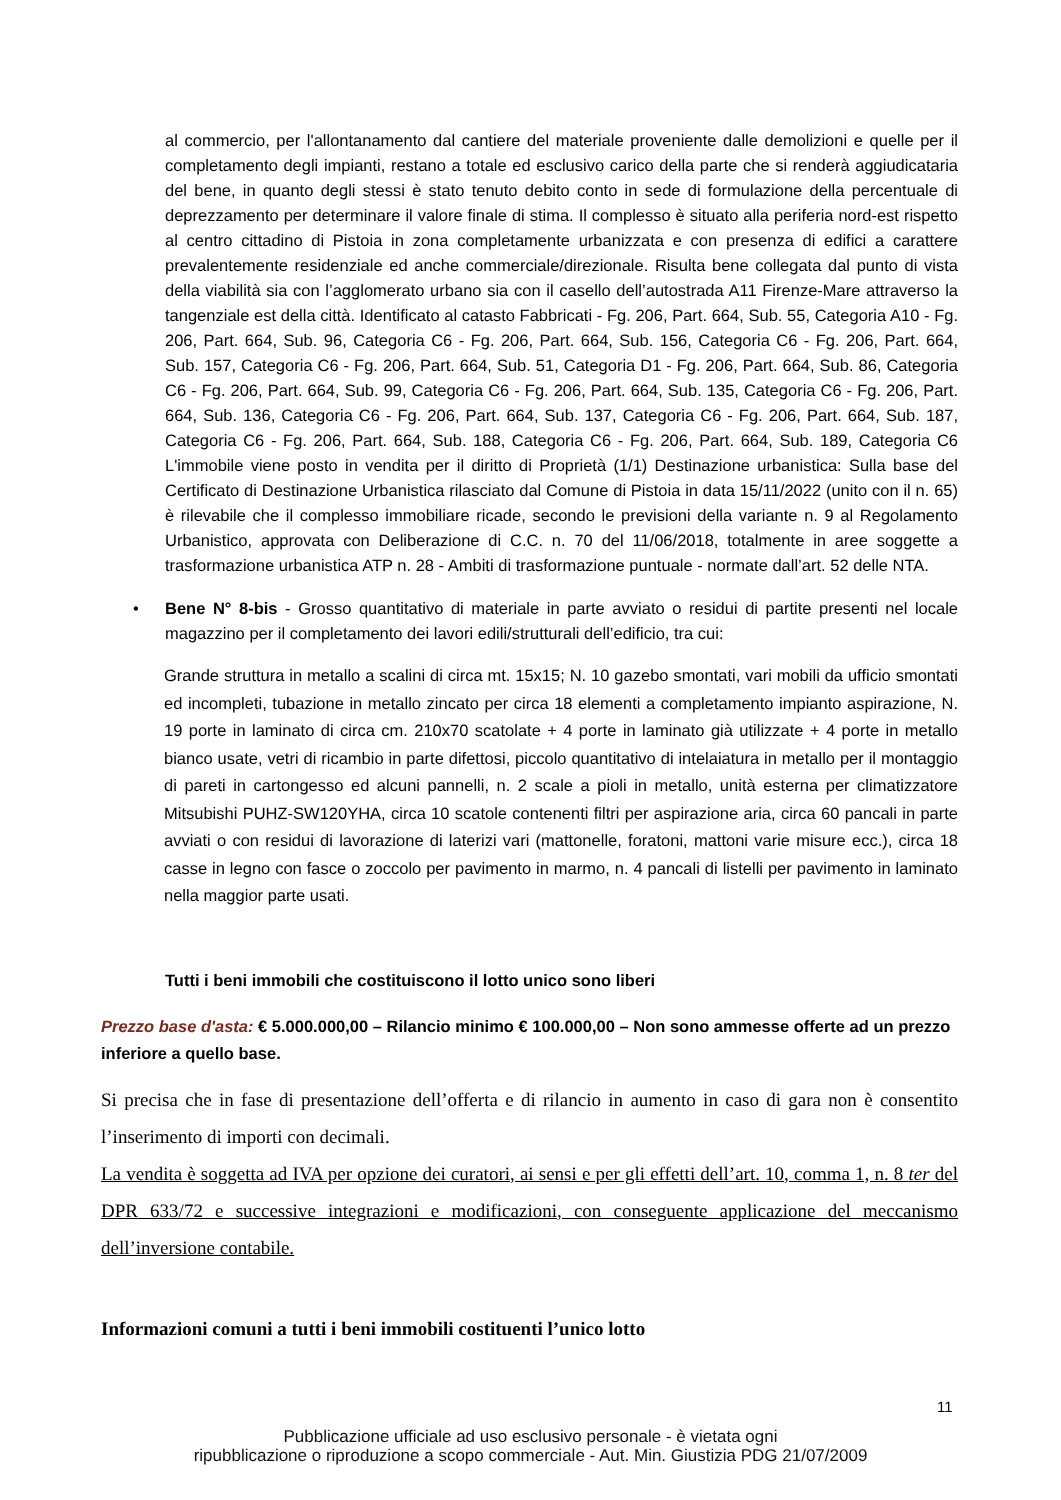al commercio, per l'allontanamento dal cantiere del materiale proveniente dalle demolizioni e quelle per il completamento degli impianti, restano a totale ed esclusivo carico della parte che si renderà aggiudicataria del bene, in quanto degli stessi è stato tenuto debito conto in sede di formulazione della percentuale di deprezzamento per determinare il valore finale di stima. Il complesso è situato alla periferia nord-est rispetto al centro cittadino di Pistoia in zona completamente urbanizzata e con presenza di edifici a carattere prevalentemente residenziale ed anche commerciale/direzionale. Risulta bene collegata dal punto di vista della viabilità sia con l’agglomerato urbano sia con il casello dell’autostrada A11 Firenze-Mare attraverso la tangenziale est della città. Identificato al catasto Fabbricati - Fg. 206, Part. 664, Sub. 55, Categoria A10 - Fg. 206, Part. 664, Sub. 96, Categoria C6 - Fg. 206, Part. 664, Sub. 156, Categoria C6 - Fg. 206, Part. 664, Sub. 157, Categoria C6 - Fg. 206, Part. 664, Sub. 51, Categoria D1 - Fg. 206, Part. 664, Sub. 86, Categoria C6 - Fg. 206, Part. 664, Sub. 99, Categoria C6 - Fg. 206, Part. 664, Sub. 135, Categoria C6 - Fg. 206, Part. 664, Sub. 136, Categoria C6 - Fg. 206, Part. 664, Sub. 137, Categoria C6 - Fg. 206, Part. 664, Sub. 187, Categoria C6 - Fg. 206, Part. 664, Sub. 188, Categoria C6 - Fg. 206, Part. 664, Sub. 189, Categoria C6 L'immobile viene posto in vendita per il diritto di Proprietà (1/1) Destinazione urbanistica: Sulla base del Certificato di Destinazione Urbanistica rilasciato dal Comune di Pistoia in data 15/11/2022 (unito con il n. 65) è rilevabile che il complesso immobiliare ricade, secondo le previsioni della variante n. 9 al Regolamento Urbanistico, approvata con Deliberazione di C.C. n. 70 del 11/06/2018, totalmente in aree soggette a trasformazione urbanistica ATP n. 28 - Ambiti di trasformazione puntuale - normate dall’art. 52 delle NTA.
• Bene N° 8-bis - Grosso quantitativo di materiale in parte avviato o residui di partite presenti nel locale magazzino per il completamento dei lavori edili/strutturali dell’edificio, tra cui:
Grande struttura in metallo a scalini di circa mt. 15x15; N. 10 gazebo smontati, vari mobili da ufficio smontati ed incompleti, tubazione in metallo zincato per circa 18 elementi a completamento impianto aspirazione, N. 19 porte in laminato di circa cm. 210x70 scatolate + 4 porte in laminato già utilizzate + 4 porte in metallo bianco usate, vetri di ricambio in parte difettosi, piccolo quantitativo di intelaiatura in metallo per il montaggio di pareti in cartongesso ed alcuni pannelli, n. 2 scale a pioli in metallo, unità esterna per climatizzatore Mitsubishi PUHZ-SW120YHA, circa 10 scatole contenenti filtri per aspirazione aria, circa 60 pancali in parte avviati o con residui di lavorazione di laterizi vari (mattonelle, foratoni, mattoni varie misure ecc.), circa 18 casse in legno con fasce o zoccolo per pavimento in marmo, n. 4 pancali di listelli per pavimento in laminato nella maggior parte usati.
Tutti i beni immobili che costituiscono il lotto unico sono liberi
Prezzo base d'asta: € 5.000.000,00 – Rilancio minimo € 100.000,00 – Non sono ammesse offerte ad un prezzo inferiore a quello base.
Si precisa che in fase di presentazione dell’offerta e di rilancio in aumento in caso di gara non è consentito l’inserimento di importi con decimali.
La vendita è soggetta ad IVA per opzione dei curatori, ai sensi e per gli effetti dell’art. 10, comma 1, n. 8 ter del DPR 633/72 e successive integrazioni e modificazioni, con conseguente applicazione del meccanismo dell’inversione contabile.
Informazioni comuni a tutti i beni immobili costituenti l’unico lotto
11
Pubblicazione ufficiale ad uso esclusivo personale - è vietata ogni
ripubblicazione o riproduzione a scopo commerciale - Aut. Min. Giustizia PDG 21/07/2009